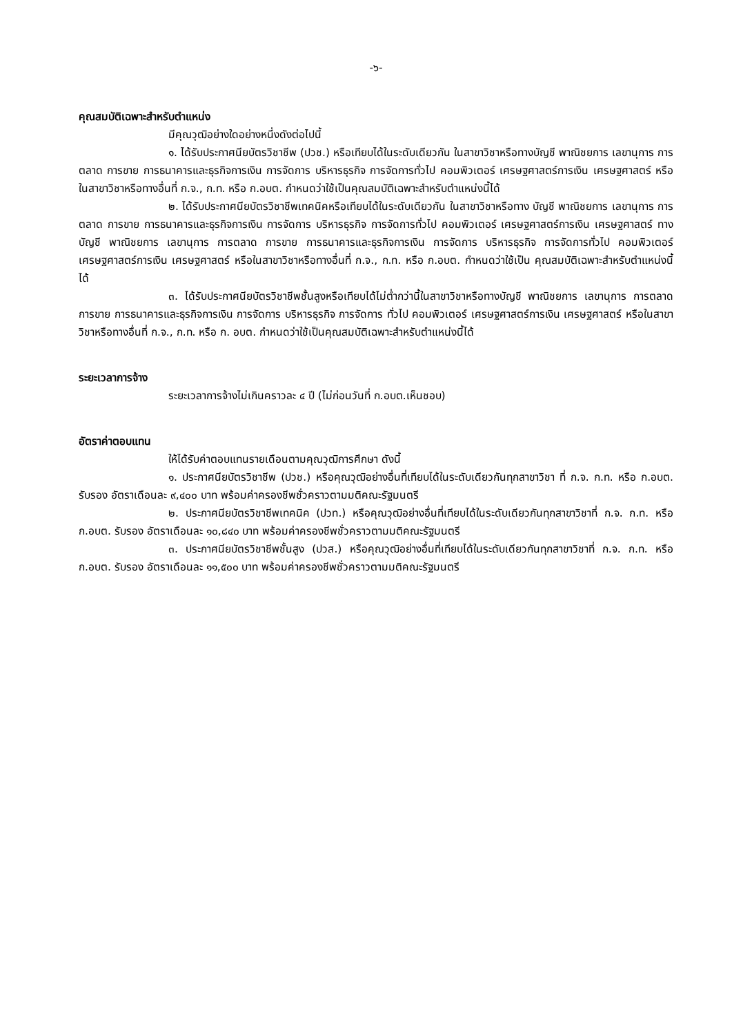-๖-
คุณสมบัติเฉพาะสำหรับตำแหน่ง
มีคุณวุฒิอย่างใดอย่างหนึ่งดังต่อไปนี้
๑. ได้รับประกาศนียบัตรวิชาชีพ (ปวช.) หรือเทียบได้ในระดับเดียวกัน ในสาขาวิชาหรือทางบัญชี พาณิชยการ เลขานุการ การตลาด การขาย การธนาคารและธุรกิจการเงิน การจัดการ บริหารธุรกิจ การจัดการทั่วไป คอมพิวเตอร์ เศรษฐศาสตร์การเงิน เศรษฐศาสตร์ หรือในสาขาวิชาหรือทางอื่นที่ ก.จ., ก.ท. หรือ ก.อบต. กำหนดว่าใช้เป็นคุณสมบัติเฉพาะสำหรับตำแหน่งนี้ได้
๒. ได้รับประกาศนียบัตรวิชาชีพเทคนิคหรือเทียบได้ในระดับเดียวกัน ในสาขาวิชาหรือทาง บัญชี พาณิชยการ เลขานุการ การตลาด การขาย การธนาคารและธุรกิจการเงิน การจัดการ บริหารธุรกิจ การจัดการทั่วไป คอมพิวเตอร์ เศรษฐศาสตร์การเงิน เศรษฐศาสตร์ ทางบัญชี พาณิชยการ เลขานุการ การตลาด การขาย การธนาคารและธุรกิจการเงิน การจัดการ บริหารธุรกิจ การจัดการทั่วไป คอมพิวเตอร์ เศรษฐศาสตร์การเงิน เศรษฐศาสตร์ หรือในสาขาวิชาหรือทางอื่นที่ ก.จ., ก.ท. หรือ ก.อบต. กำหนดว่าใช้เป็น คุณสมบัติเฉพาะสำหรับตำแหน่งนี้ได้
๓. ได้รับประกาศนียบัตรวิชาชีพชั้นสูงหรือเทียบได้ไม่ต่ำกว่านี้ในสาขาวิชาหรือทางบัญชี พาณิชยการ เลขานุการ การตลาด การขาย การธนาคารและธุรกิจการเงิน การจัดการ บริหารธุรกิจ การจัดการ ทั่วไป คอมพิวเตอร์ เศรษฐศาสตร์การเงิน เศรษฐศาสตร์ หรือในสาขาวิชาหรือทางอื่นที่ ก.จ., ก.ท. หรือ ก. อบต. กำหนดว่าใช้เป็นคุณสมบัติเฉพาะสำหรับตำแหน่งนี้ได้
ระยะเวลาการจ้าง
ระยะเวลาการจ้างไม่เกินคราวละ ๔ ปี (ไม่ก่อนวันที่ ก.อบต.เห็นชอบ)
อัตราค่าตอบแทน
ให้ได้รับค่าตอบแทนรายเดือนตามคุณวุฒิการศึกษา ดังนี้
๑. ประกาศนียบัตรวิชาชีพ (ปวช.) หรือคุณวุฒิอย่างอื่นที่เทียบได้ในระดับเดียวกันทุกสาขาวิชา ที่ ก.จ. ก.ท. หรือ ก.อบต. รับรอง อัตราเดือนละ ๙,๔๐๐ บาท พร้อมค่าครองชีพชั่วคราวตามมติคณะรัฐมนตรี
๒. ประกาศนียบัตรวิชาชีพเทคนิค (ปวท.) หรือคุณวุฒิอย่างอื่นที่เทียบได้ในระดับเดียวกันทุกสาขาวิชาที่ ก.จ. ก.ท. หรือ ก.อบต. รับรอง อัตราเดือนละ ๑๐,๘๔๐ บาท พร้อมค่าครองชีพชั่วคราวตามมติคณะรัฐมนตรี
๓. ประกาศนียบัตรวิชาชีพชั้นสูง (ปวส.) หรือคุณวุฒิอย่างอื่นที่เทียบได้ในระดับเดียวกันทุกสาขาวิชาที่ ก.จ. ก.ท. หรือ ก.อบต. รับรอง อัตราเดือนละ ๑๑,๕๐๐ บาท พร้อมค่าครองชีพชั่วคราวตามมติคณะรัฐมนตรี